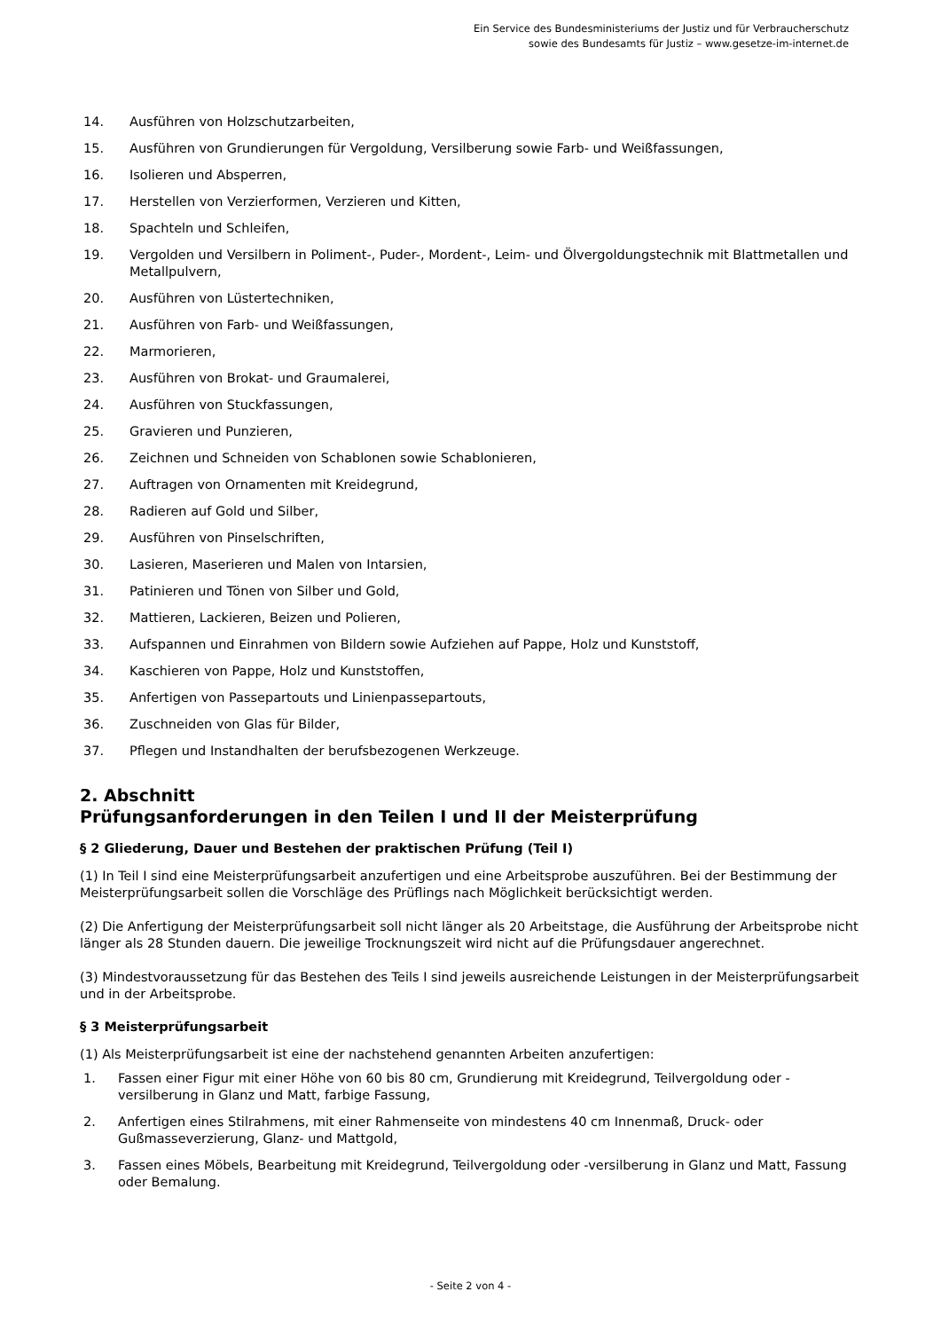Ein Service des Bundesministeriums der Justiz und für Verbraucherschutz
sowie des Bundesamts für Justiz – www.gesetze-im-internet.de
14. Ausführen von Holzschutzarbeiten,
15. Ausführen von Grundierungen für Vergoldung, Versilberung sowie Farb- und Weißfassungen,
16. Isolieren und Absperren,
17. Herstellen von Verzierformen, Verzieren und Kitten,
18. Spachteln und Schleifen,
19. Vergolden und Versilbern in Poliment-, Puder-, Mordent-, Leim- und Ölvergoldungstechnik mit Blattmetallen und Metallpulvern,
20. Ausführen von Lüstertechniken,
21. Ausführen von Farb- und Weißfassungen,
22. Marmorieren,
23. Ausführen von Brokat- und Graumalerei,
24. Ausführen von Stuckfassungen,
25. Gravieren und Punzieren,
26. Zeichnen und Schneiden von Schablonen sowie Schablonieren,
27. Auftragen von Ornamenten mit Kreidegrund,
28. Radieren auf Gold und Silber,
29. Ausführen von Pinselschriften,
30. Lasieren, Maserieren und Malen von Intarsien,
31. Patinieren und Tönen von Silber und Gold,
32. Mattieren, Lackieren, Beizen und Polieren,
33. Aufspannen und Einrahmen von Bildern sowie Aufziehen auf Pappe, Holz und Kunststoff,
34. Kaschieren von Pappe, Holz und Kunststoffen,
35. Anfertigen von Passepartouts und Linienpassepartouts,
36. Zuschneiden von Glas für Bilder,
37. Pflegen und Instandhalten der berufsbezogenen Werkzeuge.
2. Abschnitt
Prüfungsanforderungen in den Teilen I und II der Meisterprüfung
§ 2 Gliederung, Dauer und Bestehen der praktischen Prüfung (Teil I)
(1) In Teil I sind eine Meisterprüfungsarbeit anzufertigen und eine Arbeitsprobe auszuführen. Bei der Bestimmung der Meisterprüfungsarbeit sollen die Vorschläge des Prüflings nach Möglichkeit berücksichtigt werden.
(2) Die Anfertigung der Meisterprüfungsarbeit soll nicht länger als 20 Arbeitstage, die Ausführung der Arbeitsprobe nicht länger als 28 Stunden dauern. Die jeweilige Trocknungszeit wird nicht auf die Prüfungsdauer angerechnet.
(3) Mindestvoraussetzung für das Bestehen des Teils I sind jeweils ausreichende Leistungen in der Meisterprüfungsarbeit und in der Arbeitsprobe.
§ 3 Meisterprüfungsarbeit
(1) Als Meisterprüfungsarbeit ist eine der nachstehend genannten Arbeiten anzufertigen:
1. Fassen einer Figur mit einer Höhe von 60 bis 80 cm, Grundierung mit Kreidegrund, Teilvergoldung oder -versilberung in Glanz und Matt, farbige Fassung,
2. Anfertigen eines Stilrahmens, mit einer Rahmenseite von mindestens 40 cm Innenmaß, Druck- oder Gußmasseverzierung, Glanz- und Mattgold,
3. Fassen eines Möbels, Bearbeitung mit Kreidegrund, Teilvergoldung oder -versilberung in Glanz und Matt, Fassung oder Bemalung.
- Seite 2 von 4 -